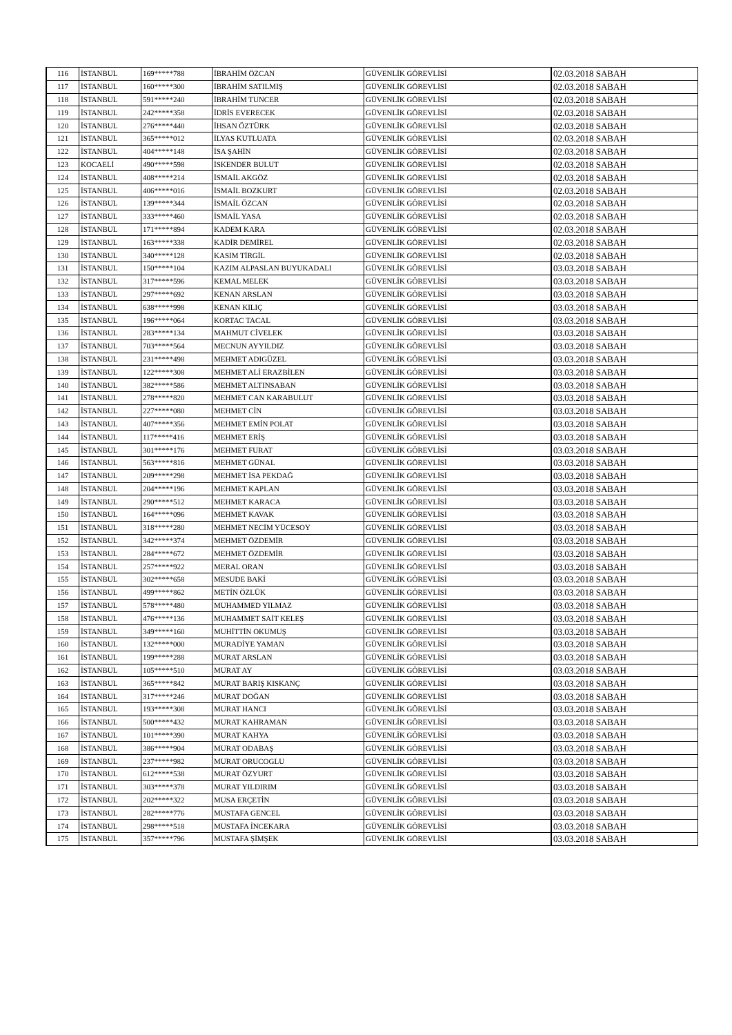| 116 | İSTANBUL | 169*****788 | İBRAHİM ÖZCAN | GÜVENLİK GÖREVLİSİ | 02.03.2018 SABAH |
| 117 | İSTANBUL | 160*****300 | İBRAHİM SATILMIŞ | GÜVENLİK GÖREVLİSİ | 02.03.2018 SABAH |
| 118 | İSTANBUL | 591*****240 | İBRAHİM TUNCER | GÜVENLİK GÖREVLİSİ | 02.03.2018 SABAH |
| 119 | İSTANBUL | 242*****358 | İDRİS EVERECEK | GÜVENLİK GÖREVLİSİ | 02.03.2018 SABAH |
| 120 | İSTANBUL | 276*****440 | İHSAN ÖZTÜRK | GÜVENLİK GÖREVLİSİ | 02.03.2018 SABAH |
| 121 | İSTANBUL | 365*****012 | İLYAS KUTLUATA | GÜVENLİK GÖREVLİSİ | 02.03.2018 SABAH |
| 122 | İSTANBUL | 404*****148 | İSA ŞAHİN | GÜVENLİK GÖREVLİSİ | 02.03.2018 SABAH |
| 123 | KOCAELİ | 490*****598 | İSKENDER BULUT | GÜVENLİK GÖREVLİSİ | 02.03.2018 SABAH |
| 124 | İSTANBUL | 408*****214 | İSMAİL AKGÖZ | GÜVENLİK GÖREVLİSİ | 02.03.2018 SABAH |
| 125 | İSTANBUL | 406*****016 | İSMAİL BOZKURT | GÜVENLİK GÖREVLİSİ | 02.03.2018 SABAH |
| 126 | İSTANBUL | 139*****344 | İSMAİL ÖZCAN | GÜVENLİK GÖREVLİSİ | 02.03.2018 SABAH |
| 127 | İSTANBUL | 333*****460 | İSMAİL YASA | GÜVENLİK GÖREVLİSİ | 02.03.2018 SABAH |
| 128 | İSTANBUL | 171*****894 | KADEM KARA | GÜVENLİK GÖREVLİSİ | 02.03.2018 SABAH |
| 129 | İSTANBUL | 163*****338 | KADİR DEMİREL | GÜVENLİK GÖREVLİSİ | 02.03.2018 SABAH |
| 130 | İSTANBUL | 340*****128 | KASIM TİRGİL | GÜVENLİK GÖREVLİSİ | 02.03.2018 SABAH |
| 131 | İSTANBUL | 150*****104 | KAZIM ALPASLAN BUYUKADALI | GÜVENLİK GÖREVLİSİ | 03.03.2018 SABAH |
| 132 | İSTANBUL | 317*****596 | KEMAL MELEK | GÜVENLİK GÖREVLİSİ | 03.03.2018 SABAH |
| 133 | İSTANBUL | 297*****692 | KENAN ARSLAN | GÜVENLİK GÖREVLİSİ | 03.03.2018 SABAH |
| 134 | İSTANBUL | 638*****998 | KENAN KILIÇ | GÜVENLİK GÖREVLİSİ | 03.03.2018 SABAH |
| 135 | İSTANBUL | 196*****064 | KORTAC TACAL | GÜVENLİK GÖREVLİSİ | 03.03.2018 SABAH |
| 136 | İSTANBUL | 283*****134 | MAHMUT CİVELEK | GÜVENLİK GÖREVLİSİ | 03.03.2018 SABAH |
| 137 | İSTANBUL | 703*****564 | MECNUN AYYILDIZ | GÜVENLİK GÖREVLİSİ | 03.03.2018 SABAH |
| 138 | İSTANBUL | 231*****498 | MEHMET ADIGÜZEL | GÜVENLİK GÖREVLİSİ | 03.03.2018 SABAH |
| 139 | İSTANBUL | 122*****308 | MEHMET ALİ ERAZBİLEN | GÜVENLİK GÖREVLİSİ | 03.03.2018 SABAH |
| 140 | İSTANBUL | 382*****586 | MEHMET ALTINSABAN | GÜVENLİK GÖREVLİSİ | 03.03.2018 SABAH |
| 141 | İSTANBUL | 278*****820 | MEHMET CAN KARABULUT | GÜVENLİK GÖREVLİSİ | 03.03.2018 SABAH |
| 142 | İSTANBUL | 227*****080 | MEHMET CİN | GÜVENLİK GÖREVLİSİ | 03.03.2018 SABAH |
| 143 | İSTANBUL | 407*****356 | MEHMET EMİN POLAT | GÜVENLİK GÖREVLİSİ | 03.03.2018 SABAH |
| 144 | İSTANBUL | 117*****416 | MEHMET ERİŞ | GÜVENLİK GÖREVLİSİ | 03.03.2018 SABAH |
| 145 | İSTANBUL | 301*****176 | MEHMET FURAT | GÜVENLİK GÖREVLİSİ | 03.03.2018 SABAH |
| 146 | İSTANBUL | 563*****816 | MEHMET GÜNAL | GÜVENLİK GÖREVLİSİ | 03.03.2018 SABAH |
| 147 | İSTANBUL | 209*****298 | MEHMET İSA PEKDAĞ | GÜVENLİK GÖREVLİSİ | 03.03.2018 SABAH |
| 148 | İSTANBUL | 204*****196 | MEHMET KAPLAN | GÜVENLİK GÖREVLİSİ | 03.03.2018 SABAH |
| 149 | İSTANBUL | 290*****512 | MEHMET KARACA | GÜVENLİK GÖREVLİSİ | 03.03.2018 SABAH |
| 150 | İSTANBUL | 164*****096 | MEHMET KAVAK | GÜVENLİK GÖREVLİSİ | 03.03.2018 SABAH |
| 151 | İSTANBUL | 318*****280 | MEHMET NECİM YÜCESOY | GÜVENLİK GÖREVLİSİ | 03.03.2018 SABAH |
| 152 | İSTANBUL | 342*****374 | MEHMET ÖZDEMİR | GÜVENLİK GÖREVLİSİ | 03.03.2018 SABAH |
| 153 | İSTANBUL | 284*****672 | MEHMET ÖZDEMİR | GÜVENLİK GÖREVLİSİ | 03.03.2018 SABAH |
| 154 | İSTANBUL | 257*****922 | MERAL ORAN | GÜVENLİK GÖREVLİSİ | 03.03.2018 SABAH |
| 155 | İSTANBUL | 302*****658 | MESUDE BAKİ | GÜVENLİK GÖREVLİSİ | 03.03.2018 SABAH |
| 156 | İSTANBUL | 499*****862 | METİN ÖZLÜK | GÜVENLİK GÖREVLİSİ | 03.03.2018 SABAH |
| 157 | İSTANBUL | 578*****480 | MUHAMMED YILMAZ | GÜVENLİK GÖREVLİSİ | 03.03.2018 SABAH |
| 158 | İSTANBUL | 476*****136 | MUHAMMET SAİT KELEŞ | GÜVENLİK GÖREVLİSİ | 03.03.2018 SABAH |
| 159 | İSTANBUL | 349*****160 | MUHİTTİN OKUMUŞ | GÜVENLİK GÖREVLİSİ | 03.03.2018 SABAH |
| 160 | İSTANBUL | 132*****000 | MURADİYE YAMAN | GÜVENLİK GÖREVLİSİ | 03.03.2018 SABAH |
| 161 | İSTANBUL | 199*****288 | MURAT ARSLAN | GÜVENLİK GÖREVLİSİ | 03.03.2018 SABAH |
| 162 | İSTANBUL | 105*****510 | MURAT AY | GÜVENLİK GÖREVLİSİ | 03.03.2018 SABAH |
| 163 | İSTANBUL | 365*****842 | MURAT BARIŞ KISKANÇ | GÜVENLİK GÖREVLİSİ | 03.03.2018 SABAH |
| 164 | İSTANBUL | 317*****246 | MURAT DOĞAN | GÜVENLİK GÖREVLİSİ | 03.03.2018 SABAH |
| 165 | İSTANBUL | 193*****308 | MURAT HANCI | GÜVENLİK GÖREVLİSİ | 03.03.2018 SABAH |
| 166 | İSTANBUL | 500*****432 | MURAT KAHRAMAN | GÜVENLİK GÖREVLİSİ | 03.03.2018 SABAH |
| 167 | İSTANBUL | 101*****390 | MURAT KAHYA | GÜVENLİK GÖREVLİSİ | 03.03.2018 SABAH |
| 168 | İSTANBUL | 386*****904 | MURAT ODABAŞ | GÜVENLİK GÖREVLİSİ | 03.03.2018 SABAH |
| 169 | İSTANBUL | 237*****982 | MURAT ORUCOGLU | GÜVENLİK GÖREVLİSİ | 03.03.2018 SABAH |
| 170 | İSTANBUL | 612*****538 | MURAT ÖZYURT | GÜVENLİK GÖREVLİSİ | 03.03.2018 SABAH |
| 171 | İSTANBUL | 303*****378 | MURAT YILDIRIM | GÜVENLİK GÖREVLİSİ | 03.03.2018 SABAH |
| 172 | İSTANBUL | 202*****322 | MUSA ERÇETİN | GÜVENLİK GÖREVLİSİ | 03.03.2018 SABAH |
| 173 | İSTANBUL | 282*****776 | MUSTAFA GENCEL | GÜVENLİK GÖREVLİSİ | 03.03.2018 SABAH |
| 174 | İSTANBUL | 298*****518 | MUSTAFA İNCEKARA | GÜVENLİK GÖREVLİSİ | 03.03.2018 SABAH |
| 175 | İSTANBUL | 357*****796 | MUSTAFA ŞİMŞEK | GÜVENLİK GÖREVLİSİ | 03.03.2018 SABAH |